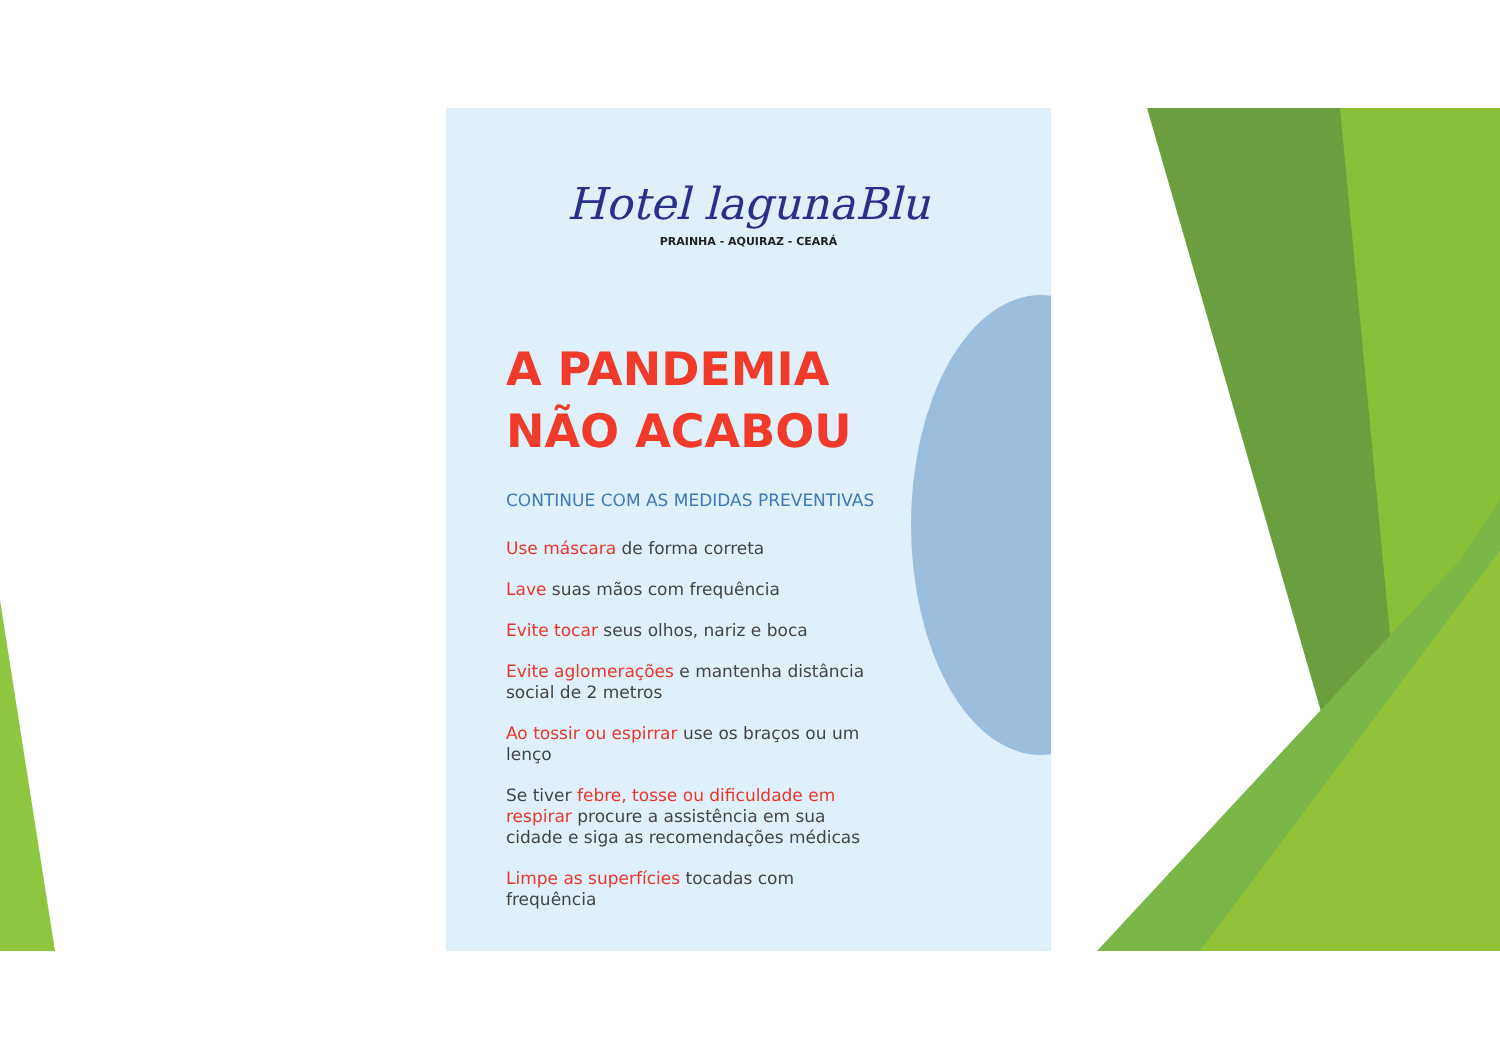Hotel lagunaBlu
PRAINHA - AQUIRAZ - CEARÁ
A PANDEMIA
NÃO ACABOU
CONTINUE COM AS MEDIDAS PREVENTIVAS
Use máscara de forma correta
Lave suas mãos com frequência
Evite tocar seus olhos, nariz e boca
Evite aglomerações e mantenha distância social de 2 metros
Ao tossir ou espirrar use os braços ou um lenço
Se tiver febre, tosse ou dificuldade em respirar procure a assistência em sua cidade e siga as recomendações médicas
Limpe as superfícies tocadas com frequência